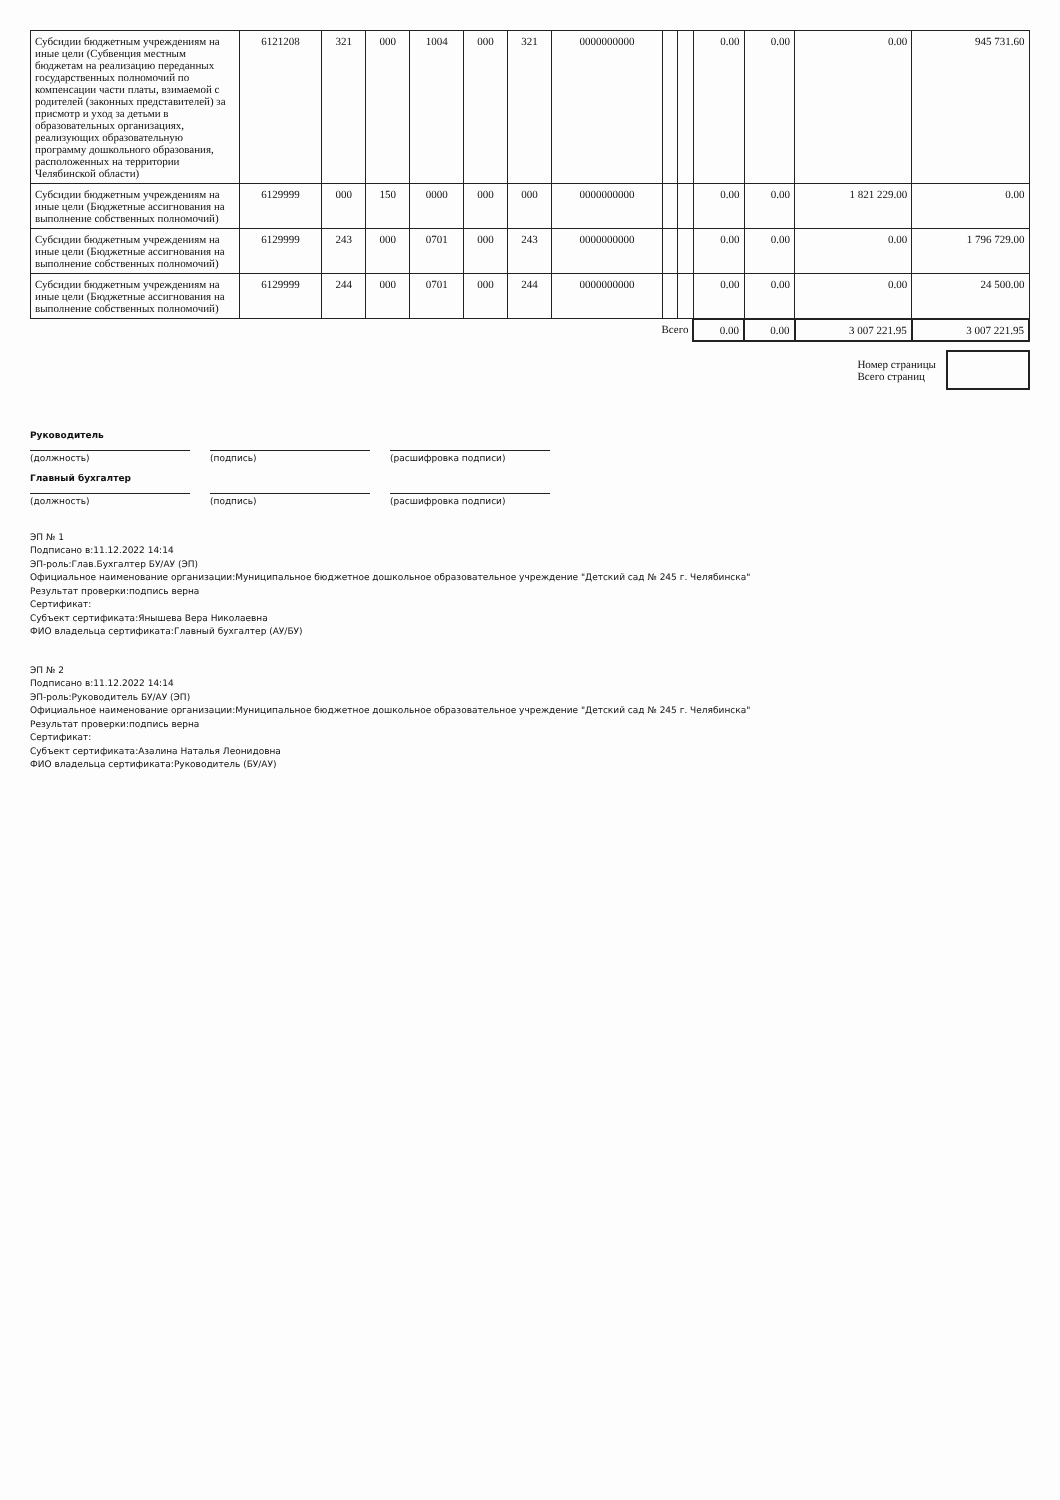| Субсидии бюджетным учреждениям на иные цели (Субвенция местным бюджетам на реализацию переданных государственных полномочий по компенсации части платы, взимаемой с родителей (законных представителей) за присмотр и уход за детьми в образовательных организациях, реализующих образовательную программу дошкольного образования, расположенных на территории Челябинской области) | 6121208 | 321 | 000 | 1004 | 000 | 321 | 0000000000 | | | 0.00 | 0.00 | 0.00 | 945 731.60 |
| Субсидии бюджетным учреждениям на иные цели (Бюджетные ассигнования на выполнение собственных полномочий) | 6129999 | 000 | 150 | 0000 | 000 | 000 | 0000000000 | | | 0.00 | 0.00 | 1 821 229.00 | 0.00 |
| Субсидии бюджетным учреждениям на иные цели (Бюджетные ассигнования на выполнение собственных полномочий) | 6129999 | 243 | 000 | 0701 | 000 | 243 | 0000000000 | | | 0.00 | 0.00 | 0.00 | 1 796 729.00 |
| Субсидии бюджетным учреждениям на иные цели (Бюджетные ассигнования на выполнение собственных полномочий) | 6129999 | 244 | 000 | 0701 | 000 | 244 | 0000000000 | | | 0.00 | 0.00 | 0.00 | 24 500.00 |
| Всего | | | | | | | | | | 0.00 | 0.00 | 3 007 221.95 | 3 007 221.95 |
Номер страницы
Всего страниц
Руководитель
(должность) (подпись) (расшифровка подписи)
Главный бухгалтер
(должность) (подпись) (расшифровка подписи)
ЭП № 1
Подписано в:11.12.2022 14:14
ЭП-роль:Глав.Бухгалтер БУ/АУ (ЭП)
Официальное наименование организации:Муниципальное бюджетное дошкольное образовательное учреждение "Детский сад № 245 г. Челябинска"
Результат проверки:подпись верна
Сертификат:
Субъект сертификата:Янышева Вера Николаевна
ФИО владельца сертификата:Главный бухгалтер (АУ/БУ)
ЭП № 2
Подписано в:11.12.2022 14:14
ЭП-роль:Руководитель БУ/АУ (ЭП)
Официальное наименование организации:Муниципальное бюджетное дошкольное образовательное учреждение "Детский сад № 245 г. Челябинска"
Результат проверки:подпись верна
Сертификат:
Субъект сертификата:Азалина Наталья Леонидовна
ФИО владельца сертификата:Руководитель (БУ/АУ)